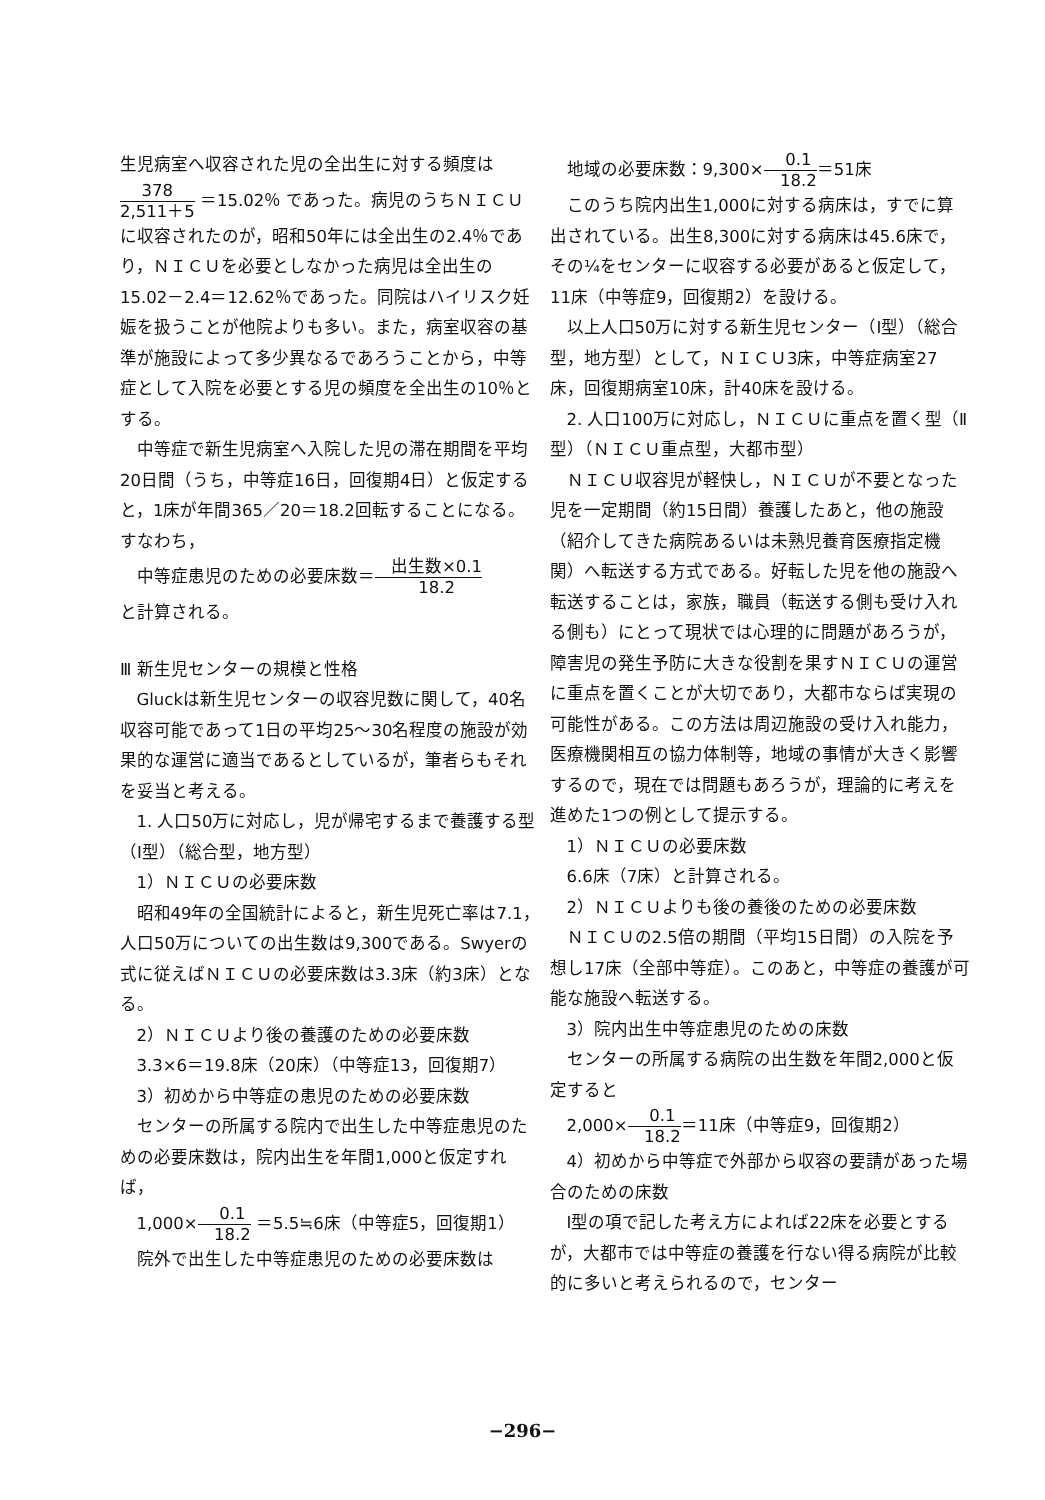生児病室へ収容された児の全出生に対する頻度は
378 2,511＋5 ＝15.02％ であった。病児のうちＮＩＣＵに収容されたのが，昭和50年には全出生の2.4％であり，ＮＩＣＵを必要としなかった病児は全出生の15.02－2.4＝12.62％であった。同院はハイリスク妊娠を扱うことが他院よりも多い。また，病室収容の基準が施設によって多少異なるであろうことから，中等症として入院を必要とする児の頻度を全出生の10％とする。
中等症で新生児病室へ入院した児の滞在期間を平均20日間（うち，中等症16日，回復期4日）と仮定すると，1床が年間365／20＝18.2回転することになる。すなわち，
中等症患児のための必要床数＝出生数×0.1 18.2
と計算される。
Ⅲ 新生児センターの規模と性格
Gluckは新生児センターの収容児数に関して，40名収容可能であって1日の平均25〜30名程度の施設が効果的な運営に適当であるとしているが，筆者らもそれを妥当と考える。
1. 人口50万に対応し，児が帰宅するまで養護する型（Ⅰ型）（総合型，地方型）
1）ＮＩＣＵの必要床数
昭和49年の全国統計によると，新生児死亡率は7.1，人口50万についての出生数は9,300である。Swyerの式に従えばＮＩＣＵの必要床数は3.3床（約3床）となる。
2）ＮＩＣＵより後の養護のための必要床数
3.3×6＝19.8床（20床）（中等症13，回復期7）
3）初めから中等症の患児のための必要床数
センターの所属する院内で出生した中等症患児のための必要床数は，院内出生を年間1,000と仮定すれば，
1,000×0.1 18.2 ＝5.5≒6床（中等症5，回復期1）
院外で出生した中等症患児のための必要床数は
地域の必要床数：9,300×0.1 18.2＝51床
このうち院内出生1,000に対する病床は，すでに算出されている。出生8,300に対する病床は45.6床で，その¼をセンターに収容する必要があると仮定して，11床（中等症9，回復期2）を設ける。
以上人口50万に対する新生児センター（Ⅰ型）（総合型，地方型）として，ＮＩＣＵ3床，中等症病室27床，回復期病室10床，計40床を設ける。
2. 人口100万に対応し，ＮＩＣＵに重点を置く型（Ⅱ型）（ＮＩＣＵ重点型，大都市型）
ＮＩＣＵ収容児が軽快し，ＮＩＣＵが不要となった児を一定期間（約15日間）養護したあと，他の施設（紹介してきた病院あるいは未熟児養育医療指定機関）へ転送する方式である。好転した児を他の施設へ転送することは，家族，職員（転送する側も受け入れる側も）にとって現状では心理的に問題があろうが，障害児の発生予防に大きな役割を果すＮＩＣＵの運営に重点を置くことが大切であり，大都市ならば実現の可能性がある。この方法は周辺施設の受け入れ能力，医療機関相互の協力体制等，地域の事情が大きく影響するので，現在では問題もあろうが，理論的に考えを進めた1つの例として提示する。
1）ＮＩＣＵの必要床数
6.6床（7床）と計算される。
2）ＮＩＣＵよりも後の養後のための必要床数
ＮＩＣＵの2.5倍の期間（平均15日間）の入院を予想し17床（全部中等症）。このあと，中等症の養護が可能な施設へ転送する。
3）院内出生中等症患児のための床数
センターの所属する病院の出生数を年間2,000と仮定すると
2,000×0.1 18.2＝11床（中等症9，回復期2）
4）初めから中等症で外部から収容の要請があった場合のための床数
Ⅰ型の項で記した考え方によれば22床を必要とするが，大都市では中等症の養護を行ない得る病院が比較的に多いと考えられるので，センター
−296−